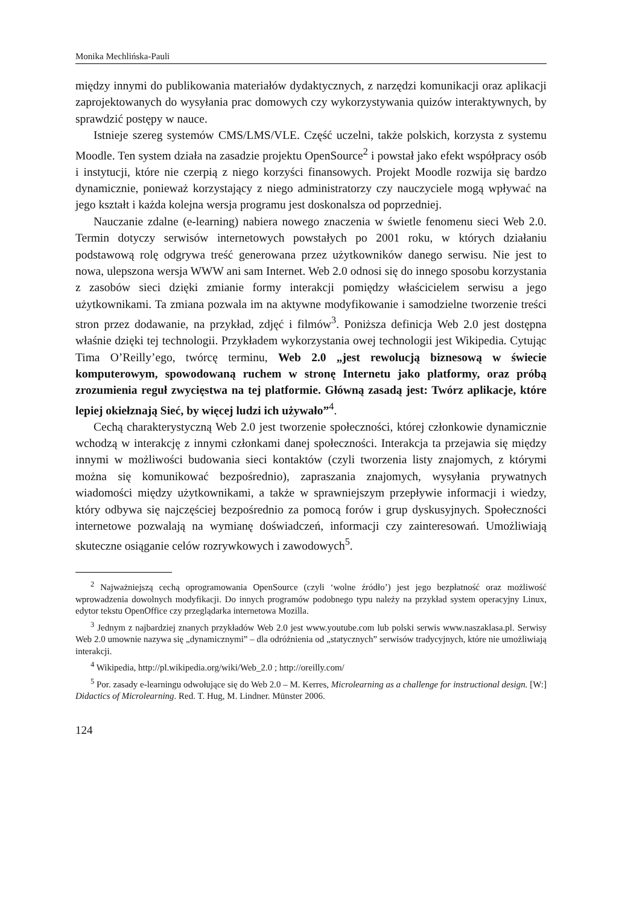Monika Mechlińska-Pauli
między innymi do publikowania materiałów dydaktycznych, z narzędzi komunikacji oraz aplikacji zaprojektowanych do wysyłania prac domowych czy wykorzystywania quizów interaktywnych, by sprawdzić postępy w nauce.
Istnieje szereg systemów CMS/LMS/VLE. Część uczelni, także polskich, korzysta z systemu Moodle. Ten system działa na zasadzie projektu OpenSource<sup>2</sup> i powstał jako efekt współpracy osób i instytucji, które nie czerpią z niego korzyści finansowych. Projekt Moodle rozwija się bardzo dynamicznie, ponieważ korzystający z niego administratorzy czy nauczyciele mogą wpływać na jego kształt i każda kolejna wersja programu jest doskonalsza od poprzedniej.
Nauczanie zdalne (e-learning) nabiera nowego znaczenia w świetle fenomenu sieci Web 2.0. Termin dotyczy serwisów internetowych powstałych po 2001 roku, w których działaniu podstawową rolę odgrywa treść generowana przez użytkowników danego serwisu. Nie jest to nowa, ulepszona wersja WWW ani sam Internet. Web 2.0 odnosi się do innego sposobu korzystania z zasobów sieci dzięki zmianie formy interakcji pomiędzy właścicielem serwisu a jego użytkownikami. Ta zmiana pozwala im na aktywne modyfikowanie i samodzielne tworzenie treści stron przez dodawanie, na przykład, zdjęć i filmów<sup>3</sup>. Poniższa definicja Web 2.0 jest dostępna właśnie dzięki tej technologii. Przykładem wykorzystania owej technologii jest Wikipedia. Cytując Tima O’Reilly’ego, twórcę terminu, Web 2.0 „jest rewolucją biznesową w świecie komputerowym, spowodowaną ruchem w stronę Internetu jako platformy, oraz próbą zrozumienia reguł zwycięstwa na tej platformie. Główną zasadą jest: Twórz aplikacje, które lepiej okiełznają Sieć, by więcej ludzi ich używało”<sup>4</sup>.
Cechą charakterystyczną Web 2.0 jest tworzenie społeczności, której członkowie dynamicznie wchodzą w interakcję z innymi członkami danej społeczności. Interakcja ta przejawia się między innymi w możliwości budowania sieci kontaktów (czyli tworzenia listy znajomych, z którymi można się komunikować bezpośrednio), zapraszania znajomych, wysyłania prywatnych wiadomości między użytkownikami, a także w sprawniejszym przepływie informacji i wiedzy, który odbywa się najczęściej bezpośrednio za pomocą forów i grup dyskusyjnych. Społeczności internetowe pozwalają na wymianę doświadczeń, informacji czy zainteresowań. Umożliwiają skuteczne osiąganie celów rozrywkowych i zawodowych<sup>5</sup>.
<sup>2</sup> Najważniejszą cechą oprogramowania OpenSource (czyli ‘wolne źródło’) jest jego bezpłatność oraz możliwość wprowadzenia dowolnych modyfikacji. Do innych programów podobnego typu należy na przykład system operacyjny Linux, edytor tekstu OpenOffice czy przeglądarka internetowa Mozilla.
<sup>3</sup> Jednym z najbardziej znanych przykładów Web 2.0 jest www.youtube.com lub polski serwis www.naszaklasa.pl. Serwisy Web 2.0 umownie nazywa się „dynamicznymi” – dla odróżnienia od „statycznych” serwisów tradycyjnych, które nie umożliwiają interakcji.
<sup>4</sup> Wikipedia, http://pl.wikipedia.org/wiki/Web_2.0 ; http://oreilly.com/
<sup>5</sup> Por. zasady e-learningu odwołujące się do Web 2.0 – M. Kerres, Microlearning as a challenge for instructional design. [W:] Didactics of Microlearning. Red. T. Hug, M. Lindner. Münster 2006.
124